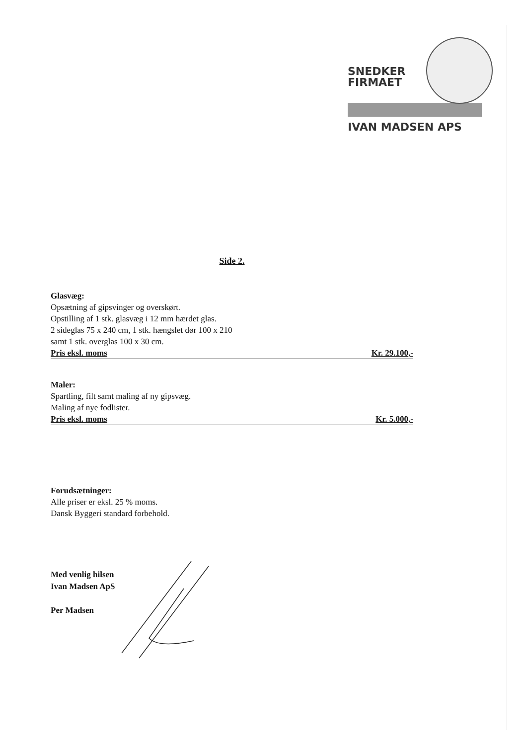SNEDKER
FIRMAET
IVAN MADSEN APS
Side 2.
Glasvæg:
Opsætning af gipsvinger og overskørt.
Opstilling af 1 stk. glasvæg i 12 mm hærdet glas.
2 sideglas 75 x 240 cm, 1 stk. hængslet dør 100 x 210
samt 1 stk. overglas 100 x 30 cm.
Pris eksl. moms Kr. 29.100,-
Maler:
Spartling, filt samt maling af ny gipsvæg.
Maling af nye fodlister.
Pris eksl. moms Kr. 5.000,-
Forudsætninger:
Alle priser er eksl. 25 % moms.
Dansk Byggeri standard forbehold.
Med venlig hilsen
Ivan Madsen ApS
Per Madsen